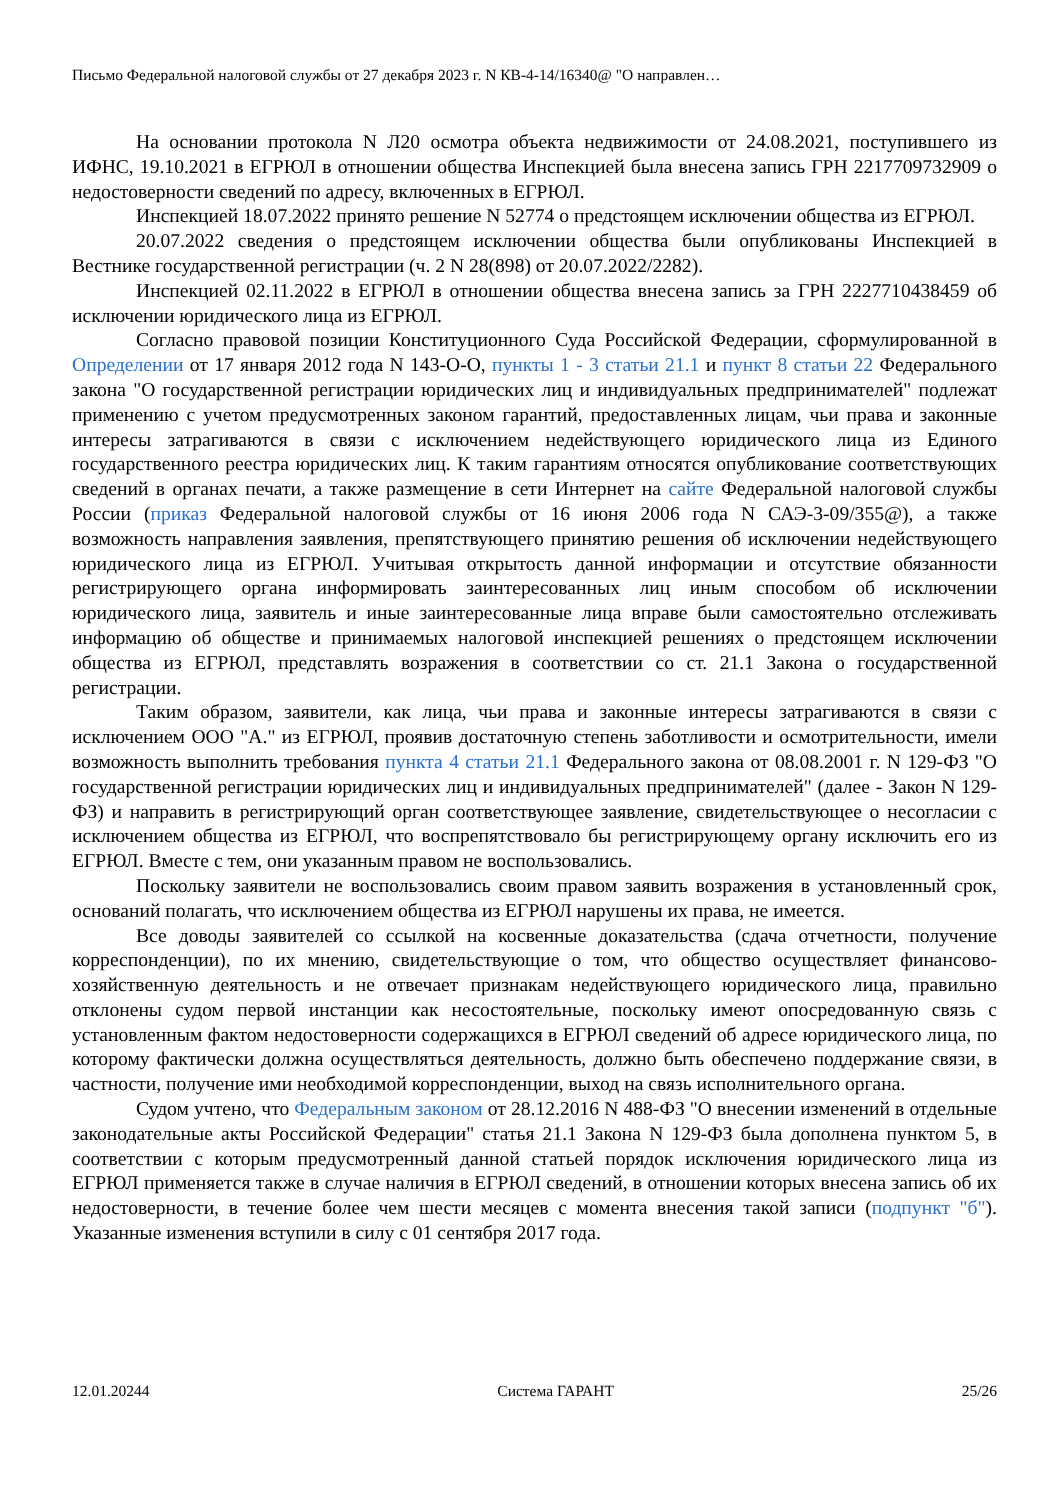Письмо Федеральной налоговой службы от 27 декабря 2023 г. N КВ-4-14/16340@ "О направлен…
На основании протокола N Л20 осмотра объекта недвижимости от 24.08.2021, поступившего из ИФНС, 19.10.2021 в ЕГРЮЛ в отношении общества Инспекцией была внесена запись ГРН 2217709732909 о недостоверности сведений по адресу, включенных в ЕГРЮЛ.
Инспекцией 18.07.2022 принято решение N 52774 о предстоящем исключении общества из ЕГРЮЛ.
20.07.2022 сведения о предстоящем исключении общества были опубликованы Инспекцией в Вестнике государственной регистрации (ч. 2 N 28(898) от 20.07.2022/2282).
Инспекцией 02.11.2022 в ЕГРЮЛ в отношении общества внесена запись за ГРН 2227710438459 об исключении юридического лица из ЕГРЮЛ.
Согласно правовой позиции Конституционного Суда Российской Федерации, сформулированной в Определении от 17 января 2012 года N 143-О-О, пункты 1 - 3 статьи 21.1 и пункт 8 статьи 22 Федерального закона "О государственной регистрации юридических лиц и индивидуальных предпринимателей" подлежат применению с учетом предусмотренных законом гарантий, предоставленных лицам, чьи права и законные интересы затрагиваются в связи с исключением недействующего юридического лица из Единого государственного реестра юридических лиц. К таким гарантиям относятся опубликование соответствующих сведений в органах печати, а также размещение в сети Интернет на сайте Федеральной налоговой службы России (приказ Федеральной налоговой службы от 16 июня 2006 года N САЭ-3-09/355@), а также возможность направления заявления, препятствующего принятию решения об исключении недействующего юридического лица из ЕГРЮЛ. Учитывая открытость данной информации и отсутствие обязанности регистрирующего органа информировать заинтересованных лиц иным способом об исключении юридического лица, заявитель и иные заинтересованные лица вправе были самостоятельно отслеживать информацию об обществе и принимаемых налоговой инспекцией решениях о предстоящем исключении общества из ЕГРЮЛ, представлять возражения в соответствии со ст. 21.1 Закона о государственной регистрации.
Таким образом, заявители, как лица, чьи права и законные интересы затрагиваются в связи с исключением ООО "А." из ЕГРЮЛ, проявив достаточную степень заботливости и осмотрительности, имели возможность выполнить требования пункта 4 статьи 21.1 Федерального закона от 08.08.2001 г. N 129-ФЗ "О государственной регистрации юридических лиц и индивидуальных предпринимателей" (далее - Закон N 129-ФЗ) и направить в регистрирующий орган соответствующее заявление, свидетельствующее о несогласии с исключением общества из ЕГРЮЛ, что воспрепятствовало бы регистрирующему органу исключить его из ЕГРЮЛ. Вместе с тем, они указанным правом не воспользовались.
Поскольку заявители не воспользовались своим правом заявить возражения в установленный срок, оснований полагать, что исключением общества из ЕГРЮЛ нарушены их права, не имеется.
Все доводы заявителей со ссылкой на косвенные доказательства (сдача отчетности, получение корреспонденции), по их мнению, свидетельствующие о том, что общество осуществляет финансово-хозяйственную деятельность и не отвечает признакам недействующего юридического лица, правильно отклонены судом первой инстанции как несостоятельные, поскольку имеют опосредованную связь с установленным фактом недостоверности содержащихся в ЕГРЮЛ сведений об адресе юридического лица, по которому фактически должна осуществляться деятельность, должно быть обеспечено поддержание связи, в частности, получение ими необходимой корреспонденции, выход на связь исполнительного органа.
Судом учтено, что Федеральным законом от 28.12.2016 N 488-ФЗ "О внесении изменений в отдельные законодательные акты Российской Федерации" статья 21.1 Закона N 129-ФЗ была дополнена пунктом 5, в соответствии с которым предусмотренный данной статьей порядок исключения юридического лица из ЕГРЮЛ применяется также в случае наличия в ЕГРЮЛ сведений, в отношении которых внесена запись об их недостоверности, в течение более чем шести месяцев с момента внесения такой записи (подпункт "б"). Указанные изменения вступили в силу с 01 сентября 2017 года.
12.01.20244 Система ГАРАНТ 25/26